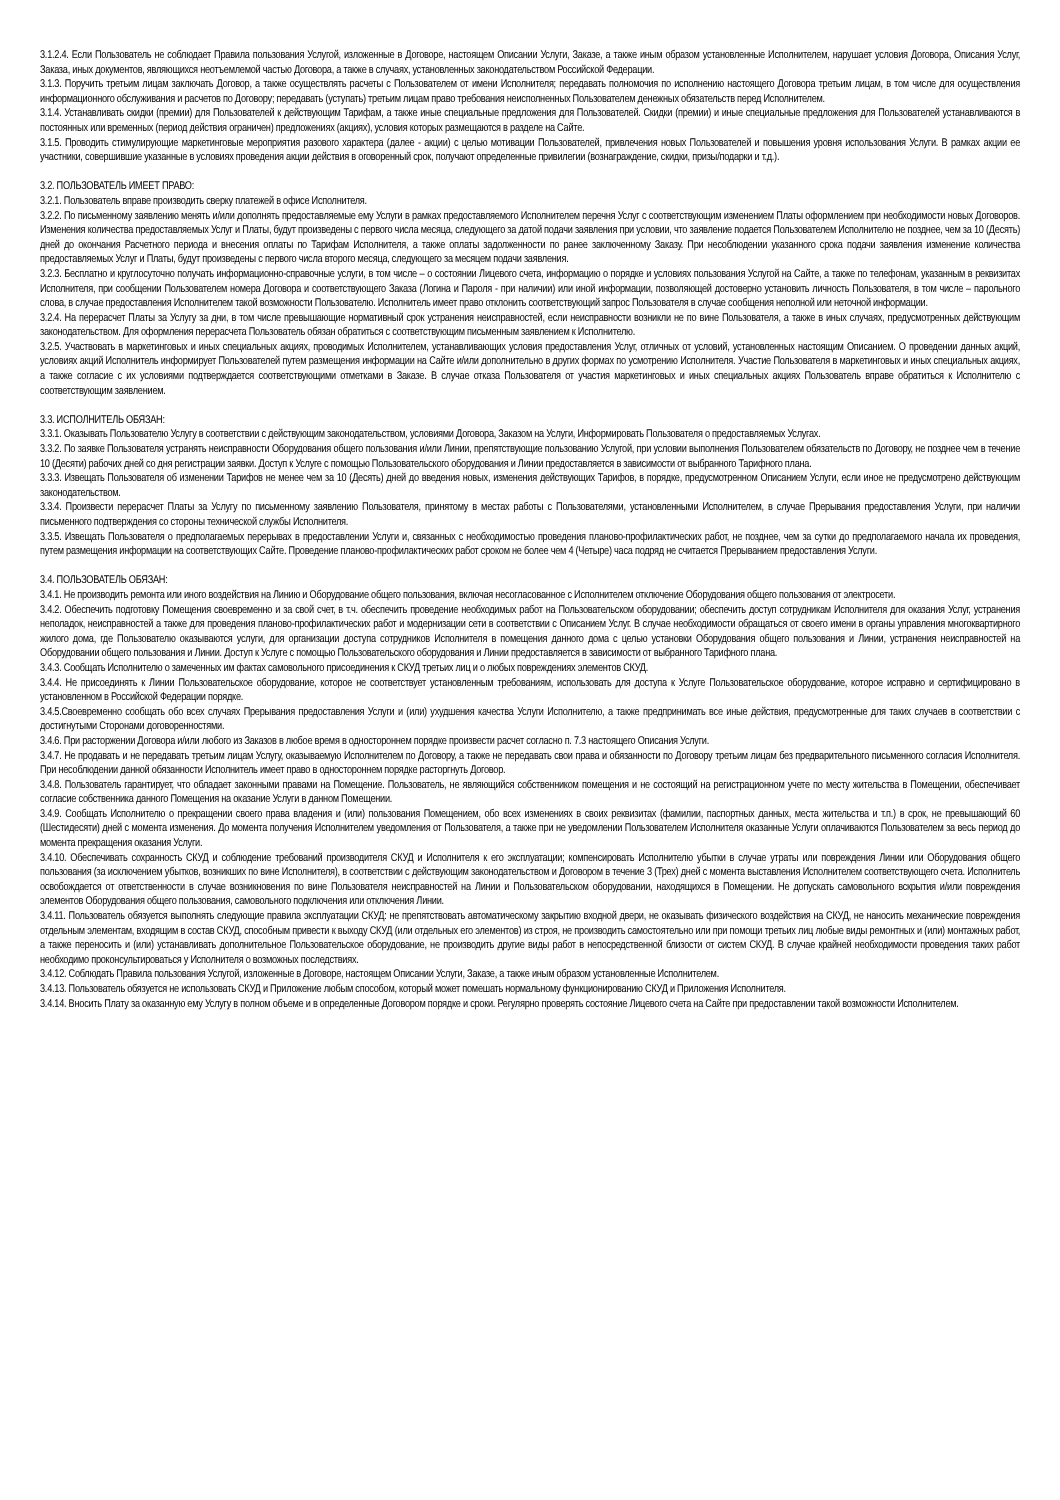3.1.2.4. Если Пользователь не соблюдает Правила пользования Услугой, изложенные в Договоре, настоящем Описании Услуги, Заказе, а также иным образом установленные Исполнителем, нарушает условия Договора, Описания Услуг, Заказа, иных документов, являющихся неотъемлемой частью Договора, а также в случаях, установленных законодательством Российской Федерации.
3.1.3. Поручить третьим лицам заключать Договор, а также осуществлять расчеты с Пользователем от имени Исполнителя; передавать полномочия по исполнению настоящего Договора третьим лицам, в том числе для осуществления информационного обслуживания и расчетов по Договору; передавать (уступать) третьим лицам право требования неисполненных Пользователем денежных обязательств перед Исполнителем.
3.1.4. Устанавливать скидки (премии) для Пользователей к действующим Тарифам, а также иные специальные предложения для Пользователей. Скидки (премии) и иные специальные предложения для Пользователей устанавливаются в постоянных или временных (период действия ограничен) предложениях (акциях), условия которых размещаются в разделе на Сайте.
3.1.5. Проводить стимулирующие маркетинговые мероприятия разового характера (далее - акции) с целью мотивации Пользователей, привлечения новых Пользователей и повышения уровня использования Услуги. В рамках акции ее участники, совершившие указанные в условиях проведения акции действия в оговоренный срок, получают определенные привилегии (вознаграждение, скидки, призы/подарки и т.д.).
3.2. ПОЛЬЗОВАТЕЛЬ ИМЕЕТ ПРАВО:
3.2.1. Пользователь вправе производить сверку платежей в офисе Исполнителя.
3.2.2. По письменному заявлению менять и/или дополнять предоставляемые ему Услуги в рамках предоставляемого Исполнителем перечня Услуг с соответствующим изменением Платы оформлением при необходимости новых Договоров. Изменения количества предоставляемых Услуг и Платы, будут произведены с первого числа месяца, следующего за датой подачи заявления при условии, что заявление подается Пользователем Исполнителю не позднее, чем за 10 (Десять) дней до окончания Расчетного периода и внесения оплаты по Тарифам Исполнителя, а также оплаты задолженности по ранее заключенному Заказу. При несоблюдении указанного срока подачи заявления изменение количества предоставляемых Услуг и Платы, будут произведены с первого числа второго месяца, следующего за месяцем подачи заявления.
3.2.3. Бесплатно и круглосуточно получать информационно-справочные услуги, в том числе – о состоянии Лицевого счета, информацию о порядке и условиях пользования Услугой на Сайте, а также по телефонам, указанным в реквизитах Исполнителя, при сообщении Пользователем номера Договора и соответствующего Заказа (Логина и Пароля - при наличии) или иной информации, позволяющей достоверно установить личность Пользователя, в том числе – парольного слова, в случае предоставления Исполнителем такой возможности Пользователю. Исполнитель имеет право отклонить соответствующий запрос Пользователя в случае сообщения неполной или неточной информации.
3.2.4. На перерасчет Платы за Услугу за дни, в том числе превышающие нормативный срок устранения неисправностей, если неисправности возникли не по вине Пользователя, а также в иных случаях, предусмотренных действующим законодательством. Для оформления перерасчета Пользователь обязан обратиться с соответствующим письменным заявлением к Исполнителю.
3.2.5. Участвовать в маркетинговых и иных специальных акциях, проводимых Исполнителем, устанавливающих условия предоставления Услуг, отличных от условий, установленных настоящим Описанием. О проведении данных акций, условиях акций Исполнитель информирует Пользователей путем размещения информации на Сайте и/или дополнительно в других формах по усмотрению Исполнителя. Участие Пользователя в маркетинговых и иных специальных акциях, а также согласие с их условиями подтверждается соответствующими отметками в Заказе. В случае отказа Пользователя от участия маркетинговых и иных специальных акциях Пользователь вправе обратиться к Исполнителю с соответствующим заявлением.
3.3. ИСПОЛНИТЕЛЬ ОБЯЗАН:
3.3.1. Оказывать Пользователю Услугу в соответствии с действующим законодательством, условиями Договора, Заказом на Услуги, Информировать Пользователя о предоставляемых Услугах.
3.3.2. По заявке Пользователя устранять неисправности Оборудования общего пользования и/или Линии, препятствующие пользованию Услугой, при условии выполнения Пользователем обязательств по Договору, не позднее чем в течение 10 (Десяти) рабочих дней со дня регистрации заявки. Доступ к Услуге с помощью Пользовательского оборудования и Линии предоставляется в зависимости от выбранного Тарифного плана.
3.3.3. Извещать Пользователя об изменении Тарифов не менее чем за 10 (Десять) дней до введения новых, изменения действующих Тарифов, в порядке, предусмотренном Описанием Услуги, если иное не предусмотрено действующим законодательством.
3.3.4. Произвести перерасчет Платы за Услугу по письменному заявлению Пользователя, принятому в местах работы с Пользователями, установленными Исполнителем, в случае Прерывания предоставления Услуги, при наличии письменного подтверждения со стороны технической службы Исполнителя.
3.3.5. Извещать Пользователя о предполагаемых перерывах в предоставлении Услуги и, связанных с необходимостью проведения планово-профилактических работ, не позднее, чем за сутки до предполагаемого начала их проведения, путем размещения информации на соответствующих Сайте. Проведение планово-профилактических работ сроком не более чем 4 (Четыре) часа подряд не считается Прерыванием предоставления Услуги.
3.4. ПОЛЬЗОВАТЕЛЬ ОБЯЗАН:
3.4.1. Не производить ремонта или иного воздействия на Линию и Оборудование общего пользования, включая несогласованное с Исполнителем отключение Оборудования общего пользования от электросети.
3.4.2. Обеспечить подготовку Помещения своевременно и за свой счет, в т.ч. обеспечить проведение необходимых работ на Пользовательском оборудовании; обеспечить доступ сотрудникам Исполнителя для оказания Услуг, устранения неполадок, неисправностей а также для проведения планово-профилактических работ и модернизации сети в соответствии с Описанием Услуг. В случае необходимости обращаться от своего имени в органы управления многоквартирного жилого дома, где Пользователю оказываются услуги, для организации доступа сотрудников Исполнителя в помещения данного дома с целью установки Оборудования общего пользования и Линии, устранения неисправностей на Оборудовании общего пользования и Линии. Доступ к Услуге с помощью Пользовательского оборудования и Линии предоставляется в зависимости от выбранного Тарифного плана.
3.4.3. Сообщать Исполнителю о замеченных им фактах самовольного присоединения к СКУД третьих лиц и о любых повреждениях элементов СКУД.
3.4.4. Не присоединять к Линии Пользовательское оборудование, которое не соответствует установленным требованиям, использовать для доступа к Услуге Пользовательское оборудование, которое исправно и сертифицировано в установленном в Российской Федерации порядке.
3.4.5.Своевременно сообщать обо всех случаях Прерывания предоставления Услуги и (или) ухудшения качества Услуги Исполнителю, а также предпринимать все иные действия, предусмотренные для таких случаев в соответствии с достигнутыми Сторонами договоренностями.
3.4.6. При расторжении Договора и/или любого из Заказов в любое время в одностороннем порядке произвести расчет согласно п. 7.3 настоящего Описания Услуги.
3.4.7. Не продавать и не передавать третьим лицам Услугу, оказываемую Исполнителем по Договору, а также не передавать свои права и обязанности по Договору третьим лицам без предварительного письменного согласия Исполнителя. При несоблюдении данной обязанности Исполнитель имеет право в одностороннем порядке расторгнуть Договор.
3.4.8. Пользователь гарантирует, что обладает законными правами на Помещение. Пользователь, не являющийся собственником помещения и не состоящий на регистрационном учете по месту жительства в Помещении, обеспечивает согласие собственника данного Помещения на оказание Услуги в данном Помещении.
3.4.9. Сообщать Исполнителю о прекращении своего права владения и (или) пользования Помещением, обо всех изменениях в своих реквизитах (фамилии, паспортных данных, места жительства и т.п.) в срок, не превышающий 60 (Шестидесяти) дней с момента изменения. До момента получения Исполнителем уведомления от Пользователя, а также при не уведомлении Пользователем Исполнителя оказанные Услуги оплачиваются Пользователем за весь период до момента прекращения оказания Услуги.
3.4.10. Обеспечивать сохранность СКУД и соблюдение требований производителя СКУД и Исполнителя к его эксплуатации; компенсировать Исполнителю убытки в случае утраты или повреждения Линии или Оборудования общего пользования (за исключением убытков, возникших по вине Исполнителя), в соответствии с действующим законодательством и Договором в течение 3 (Трех) дней с момента выставления Исполнителем соответствующего счета. Исполнитель освобождается от ответственности в случае возникновения по вине Пользователя неисправностей на Линии и Пользовательском оборудовании, находящихся в Помещении. Не допускать самовольного вскрытия и/или повреждения элементов Оборудования общего пользования, самовольного подключения или отключения Линии.
3.4.11. Пользователь обязуется выполнять следующие правила эксплуатации СКУД: не препятствовать автоматическому закрытию входной двери, не оказывать физического воздействия на СКУД, не наносить механические повреждения отдельным элементам, входящим в состав СКУД, способным привести к выходу СКУД (или отдельных его элементов) из строя, не производить самостоятельно или при помощи третьих лиц любые виды ремонтных и (или) монтажных работ, а также переносить и (или) устанавливать дополнительное Пользовательское оборудование, не производить другие виды работ в непосредственной близости от систем СКУД. В случае крайней необходимости проведения таких работ необходимо проконсультироваться у Исполнителя о возможных последствиях.
3.4.12. Соблюдать Правила пользования Услугой, изложенные в Договоре, настоящем Описании Услуги, Заказе, а также иным образом установленные Исполнителем.
3.4.13. Пользователь обязуется не использовать СКУД и Приложение любым способом, который может помешать нормальному функционированию СКУД и Приложения Исполнителя.
3.4.14. Вносить Плату за оказанную ему Услугу в полном объеме и в определенные Договором порядке и сроки. Регулярно проверять состояние Лицевого счета на Сайте при предоставлении такой возможности Исполнителем.